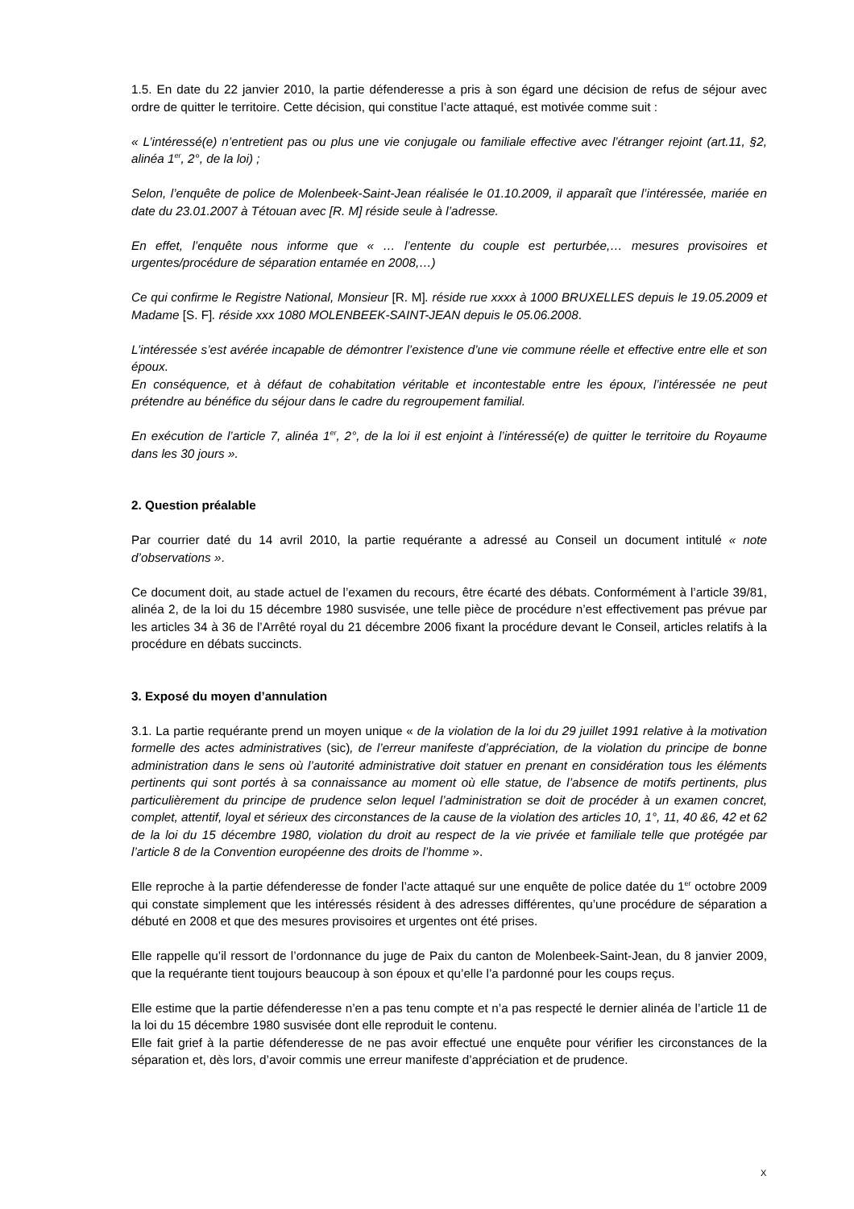1.5. En date du 22 janvier 2010, la partie défenderesse a pris à son égard une décision de refus de séjour avec ordre de quitter le territoire. Cette décision, qui constitue l’acte attaqué, est motivée comme suit :
« L’intéressé(e) n’entretient pas ou plus une vie conjugale ou familiale effective avec l’étranger rejoint (art.11, §2, alinéa 1<sup>er</sup>, 2°, de la loi) ;
Selon, l’enquête de police de Molenbeek-Saint-Jean réalisée le 01.10.2009, il apparaît que l’intéressée, mariée en date du 23.01.2007 à Tétouan avec [R. M] réside seule à l’adresse.
En effet, l’enquête nous informe que « … l’entente du couple est perturbée,… mesures provisoires et urgentes/procédure de séparation entamée en 2008,…)
Ce qui confirme le Registre National, Monsieur [R. M]. réside rue xxxx à 1000 BRUXELLES depuis le 19.05.2009 et Madame [S. F]. réside xxx 1080 MOLENBEEK-SAINT-JEAN depuis le 05.06.2008.
L’intéressée s’est avérée incapable de démontrer l’existence d’une vie commune réelle et effective entre elle et son époux.
En conséquence, et à défaut de cohabitation véritable et incontestable entre les époux, l’intéressée ne peut prétendre au bénéfice du séjour dans le cadre du regroupement familial.
En exécution de l’article 7, alinéa 1<sup>er</sup>, 2°, de la loi il est enjoint à l’intéressé(e) de quitter le territoire du Royaume dans les 30 jours ».
2. Question préalable
Par courrier daté du 14 avril 2010, la partie requérante a adressé au Conseil un document intitulé « note d’observations ».
Ce document doit, au stade actuel de l’examen du recours, être écarté des débats. Conformément à l’article 39/81, alinéa 2, de la loi du 15 décembre 1980 susvisée, une telle pièce de procédure n’est effectivement pas prévue par les articles 34 à 36 de l’Arrêté royal du 21 décembre 2006 fixant la procédure devant le Conseil, articles relatifs à la procédure en débats succincts.
3. Exposé du moyen d’annulation
3.1. La partie requérante prend un moyen unique « de la violation de la loi du 29 juillet 1991 relative à la motivation formelle des actes administratives (sic), de l’erreur manifeste d’appréciation, de la violation du principe de bonne administration dans le sens où l’autorité administrative doit statuer en prenant en considération tous les éléments pertinents qui sont portés à sa connaissance au moment où elle statue, de l’absence de motifs pertinents, plus particulièrement du principe de prudence selon lequel l’administration se doit de procéder à un examen concret, complet, attentif, loyal et sérieux des circonstances de la cause de la violation des articles 10, 1°, 11, 40 &6, 42 et 62 de la loi du 15 décembre 1980, violation du droit au respect de la vie privée et familiale telle que protégée par l’article 8 de la Convention européenne des droits de l’homme ».
Elle reproche à la partie défenderesse de fonder l’acte attaqué sur une enquête de police datée du 1<sup>er</sup> octobre 2009 qui constate simplement que les intéressés résident à des adresses différentes, qu’une procédure de séparation a débuté en 2008 et que des mesures provisoires et urgentes ont été prises.
Elle rappelle qu’il ressort de l’ordonnance du juge de Paix du canton de Molenbeek-Saint-Jean, du 8 janvier 2009, que la requérante tient toujours beaucoup à son époux et qu’elle l’a pardonné pour les coups reçus.
Elle estime que la partie défenderesse n’en a pas tenu compte et n’a pas respecté le dernier alinéa de l’article 11 de la loi du 15 décembre 1980 susvisée dont elle reproduit le contenu.
Elle fait grief à la partie défenderesse de ne pas avoir effectué une enquête pour vérifier les circonstances de la séparation et, dès lors, d’avoir commis une erreur manifeste d’appréciation et de prudence.
X